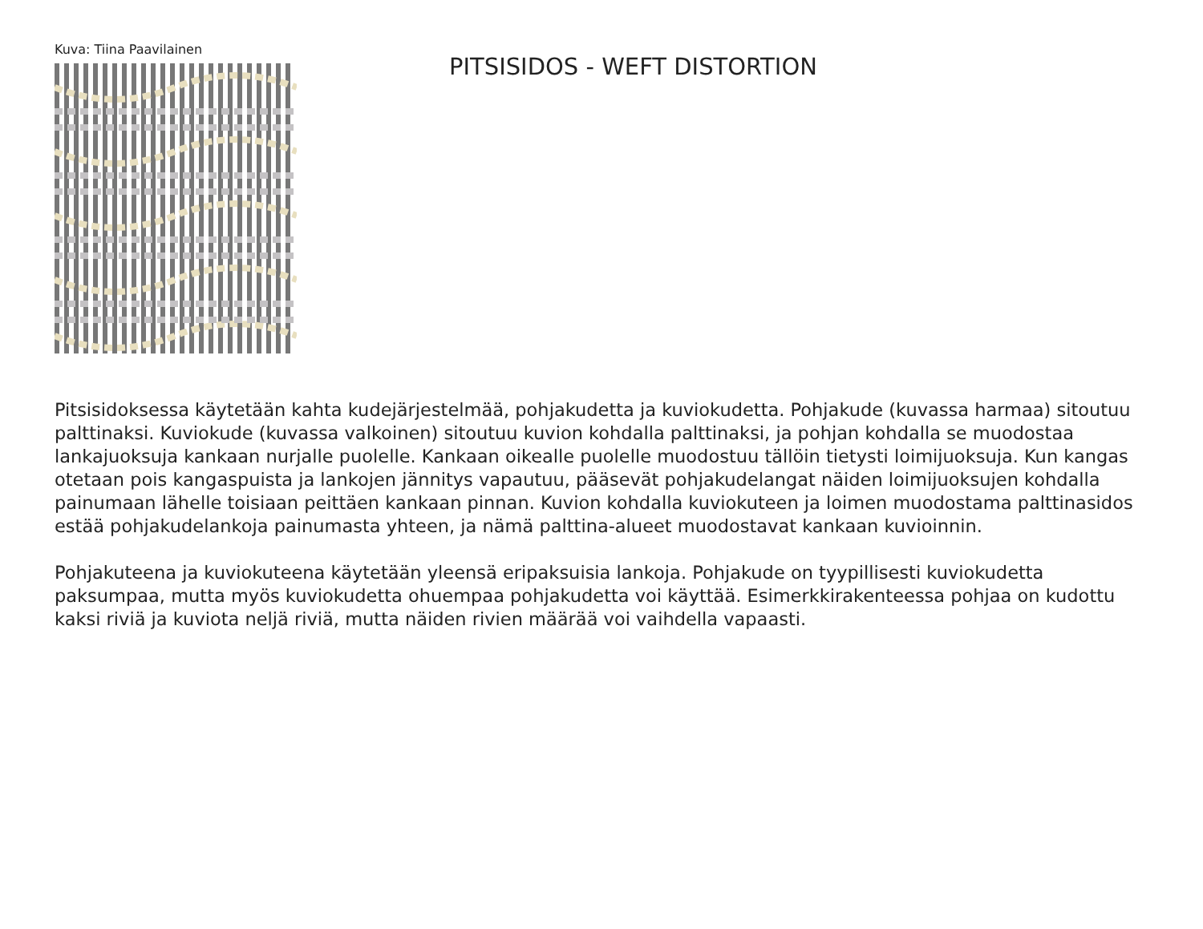Kuva: Tiina Paavilainen
PITSISIDOS - WEFT DISTORTION
Pitsisidoksessa käytetään kahta kudejärjestelmää, pohjakudetta ja kuviokudetta. Pohjakude (kuvassa harmaa) sitoutuu palttinaksi. Kuviokude (kuvassa valkoinen) sitoutuu kuvion kohdalla palttinaksi, ja pohjan kohdalla se muodostaa lankajuoksuja kankaan nurjalle puolelle. Kankaan oikealle puolelle muodostuu tällöin tietysti loimijuoksuja. Kun kangas otetaan pois kangaspuista ja lankojen jännitys vapautuu, pääsevät pohjakudelangat näiden loimijuoksujen kohdalla painumaan lähelle toisiaan peittäen kankaan pinnan. Kuvion kohdalla kuviokuteen ja loimen muodostama palttinasidos estää pohjakudelankoja painumasta yhteen, ja nämä palttina-alueet muodostavat kankaan kuvioinnin.
Pohjakuteena ja kuviokuteena käytetään yleensä eripaksuisia lankoja. Pohjakude on tyypillisesti kuviokudetta paksumpaa, mutta myös kuviokudetta ohuempaa pohjakudetta voi käyttää. Esimerkkirakenteessa pohjaa on kudottu kaksi riviä ja kuviota neljä riviä, mutta näiden rivien määrää voi vaihdella vapaasti.